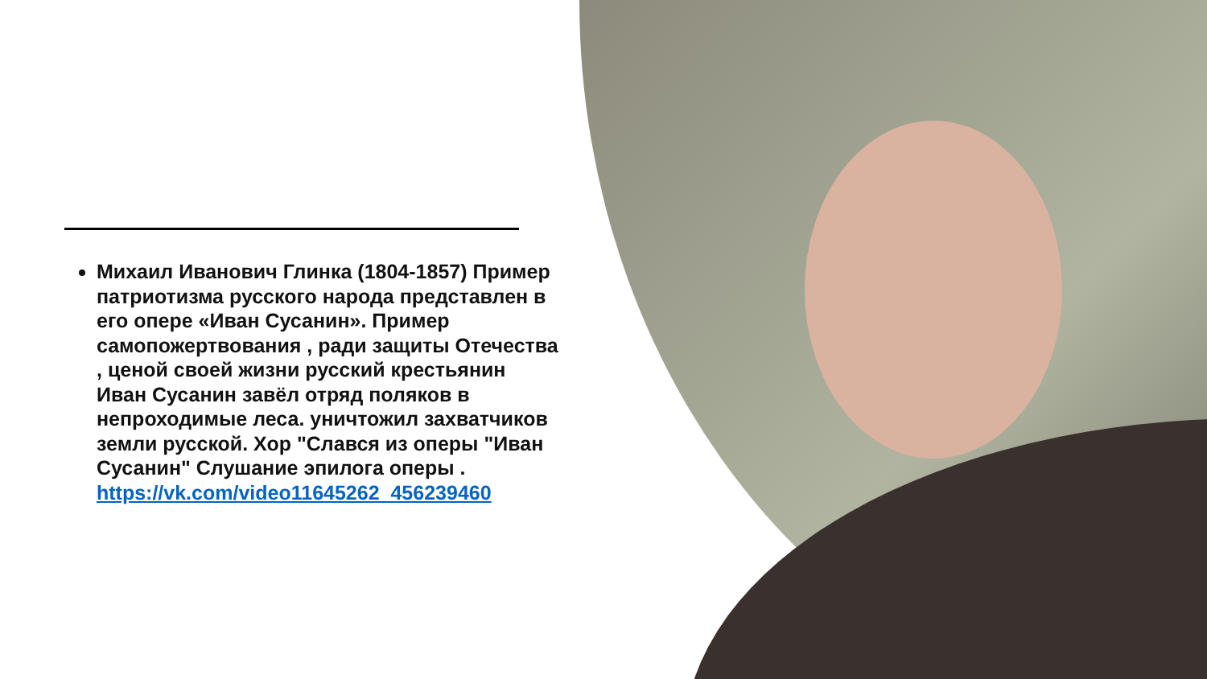Михаил Иванович Глинка (1804-1857) Пример патриотизма русского народа представлен в его опере «Иван Сусанин». Пример самопожертвования , ради защиты Отечества , ценой своей жизни русский крестьянин Иван Сусанин завёл отряд поляков в непроходимые леса. уничтожил захватчиков земли русской. Хор "Слався из оперы "Иван Сусанин" Слушание эпилога оперы . https://vk.com/video11645262_456239460